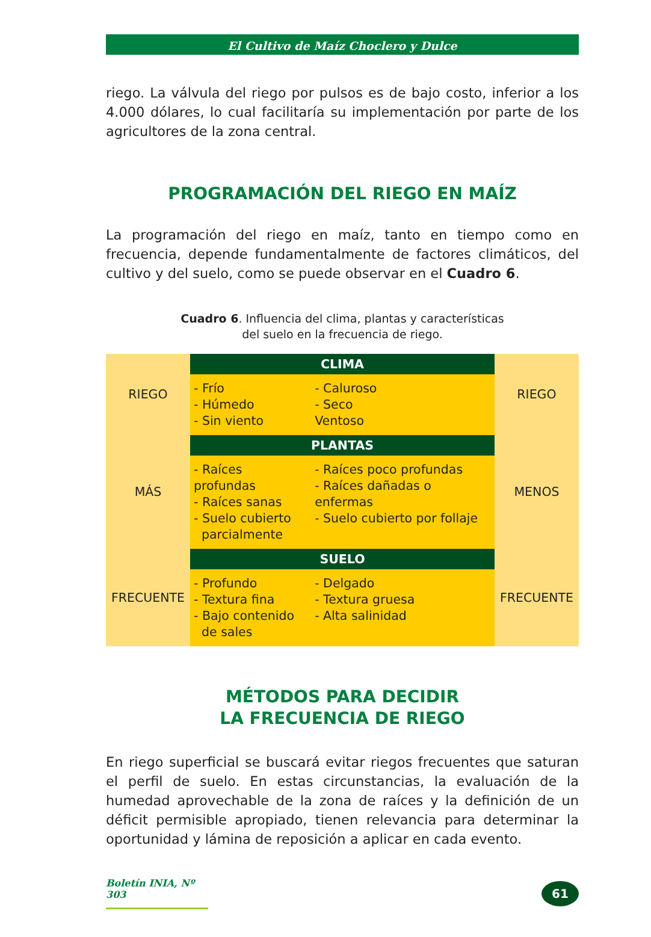El Cultivo de Maíz Choclero y Dulce
riego. La válvula del riego por pulsos es de bajo costo, inferior a los 4.000 dólares, lo cual facilitaría su implementación por parte de los agricultores de la zona central.
PROGRAMACIÓN DEL RIEGO EN MAÍZ
La programación del riego en maíz, tanto en tiempo como en frecuencia, depende fundamentalmente de factores climáticos, del cultivo y del suelo, como se puede observar en el Cuadro 6.
Cuadro 6. Influencia del clima, plantas y características
del suelo en la frecuencia de riego.
| RIEGO | CLIMA | | RIEGO |
| | - Frío - Húmedo - Sin viento | - Caluroso - Seco Ventoso | |
| MÁS | PLANTAS | | MENOS |
| | - Raíces profundas - Raíces sanas - Suelo cubierto parcialmente | - Raíces poco profundas - Raíces dañadas o enfermas - Suelo cubierto por follaje | |
| FRECUENTE | SUELO | | FRECUENTE |
| | - Profundo - Textura fina - Bajo contenido de sales | - Delgado - Textura gruesa - Alta salinidad | |
MÉTODOS PARA DECIDIR
LA FRECUENCIA DE RIEGO
En riego superficial se buscará evitar riegos frecuentes que saturan el perfil de suelo. En estas circunstancias, la evaluación de la humedad aprovechable de la zona de raíces y la definición de un déficit permisible apropiado, tienen relevancia para determinar la oportunidad y lámina de reposición a aplicar en cada evento.
Boletín INIA, Nº 303
61